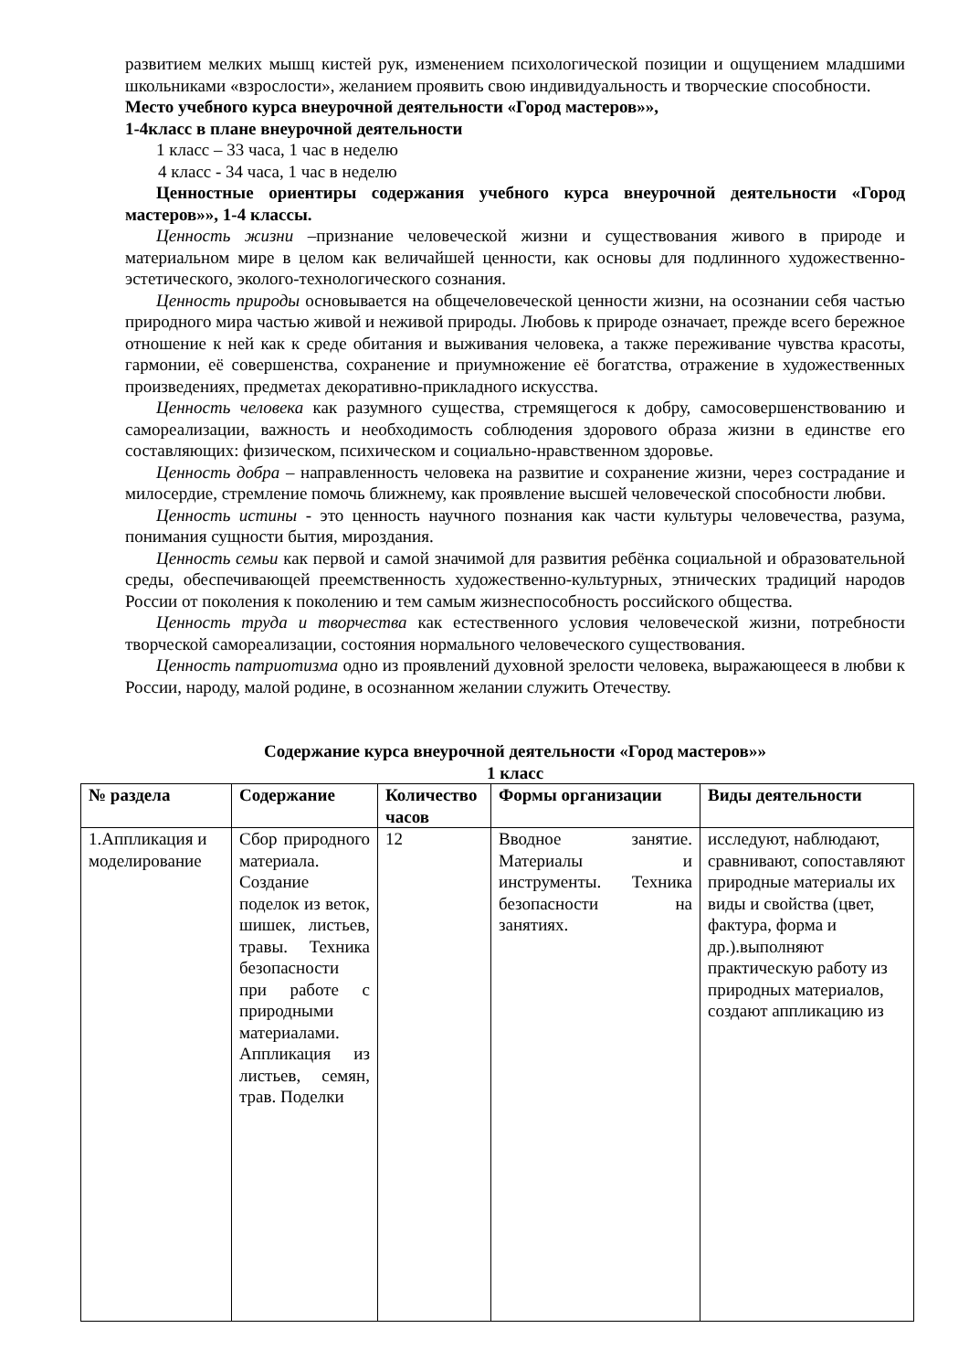развитием мелких мышц кистей рук, изменением психологической позиции и ощущением младшими школьниками «взрослости», желанием проявить свою индивидуальность и творческие способности.
Место учебного курса внеурочной деятельности «Город мастеров»»,
1-4класс в плане внеурочной деятельности
1 класс – 33 часа, 1 час в неделю
4 класс - 34 часа, 1 час в неделю
Ценностные ориентиры содержания учебного курса внеурочной деятельности «Город мастеров»», 1-4 классы.
Ценность жизни –признание человеческой жизни и существования живого в природе и материальном мире в целом как величайшей ценности, как основы для подлинного художественно-эстетического, эколого-технологического сознания.
Ценность природы основывается на общечеловеческой ценности жизни, на осознании себя частью природного мира частью живой и неживой природы. Любовь к природе означает, прежде всего бережное отношение к ней как к среде обитания и выживания человека, а также переживание чувства красоты, гармонии, её совершенства, сохранение и приумножение её богатства, отражение в художественных произведениях, предметах декоративно-прикладного искусства.
Ценность человека как разумного существа, стремящегося к добру, самосовершенствованию и самореализации, важность и необходимость соблюдения здорового образа жизни в единстве его составляющих: физическом, психическом и социально-нравственном здоровье.
Ценность добра – направленность человека на развитие и сохранение жизни, через сострадание и милосердие, стремление помочь ближнему, как проявление высшей человеческой способности любви.
Ценность истины - это ценность научного познания как части культуры человечества, разума, понимания сущности бытия, мироздания.
Ценность семьи как первой и самой значимой для развития ребёнка социальной и образовательной среды, обеспечивающей преемственность художественно-культурных, этнических традиций народов России от поколения к поколению и тем самым жизнеспособность российского общества.
Ценность труда и творчества как естественного условия человеческой жизни, потребности творческой самореализации, состояния нормального человеческого существования.
Ценность патриотизма одно из проявлений духовной зрелости человека, выражающееся в любви к России, народу, малой родине, в осознанном желании служить Отечеству.
Содержание курса внеурочной деятельности «Город мастеров»»
1 класс
| № раздела | Содержание | Количество часов | Формы организации | Виды деятельности |
| --- | --- | --- | --- | --- |
| 1.Аппликация и моделирование | Сбор природного материала. Создание поделок из веток, шишек, листьев, травы. Техника безопасности при работе с природными материалами. Аппликация из листьев, семян, трав. Поделки | 12 | Вводное занятие. Материалы и инструменты. Техника безопасности на занятиях. | исследуют, наблюдают, сравнивают, сопоставляют природные материалы их виды и свойства (цвет, фактура, форма и др.).выполняют практическую работу из природных материалов, создают аппликацию из |